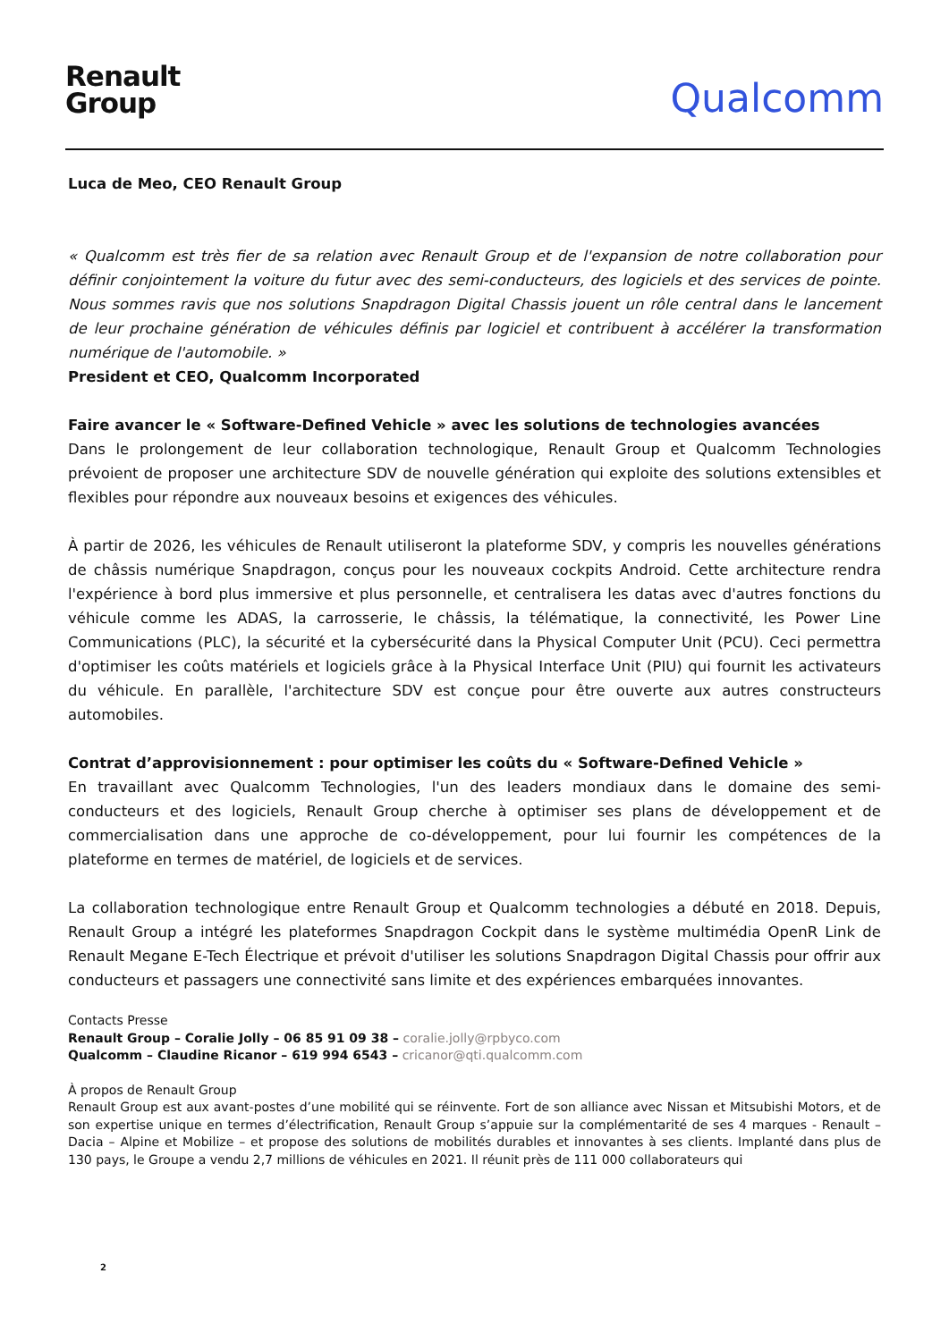Renault
Group
Qualcomm
Luca de Meo, CEO Renault Group
« Qualcomm est très fier de sa relation avec Renault Group et de l'expansion de notre collaboration pour définir conjointement la voiture du futur avec des semi-conducteurs, des logiciels et des services de pointe. Nous sommes ravis que nos solutions Snapdragon Digital Chassis jouent un rôle central dans le lancement de leur prochaine génération de véhicules définis par logiciel et contribuent à accélérer la transformation numérique de l'automobile. »
President et CEO, Qualcomm Incorporated
Faire avancer le « Software-Defined Vehicle » avec les solutions de technologies avancées
Dans le prolongement de leur collaboration technologique, Renault Group et Qualcomm Technologies prévoient de proposer une architecture SDV de nouvelle génération qui exploite des solutions extensibles et flexibles pour répondre aux nouveaux besoins et exigences des véhicules.
À partir de 2026, les véhicules de Renault utiliseront la plateforme SDV, y compris les nouvelles générations de châssis numérique Snapdragon, conçus pour les nouveaux cockpits Android. Cette architecture rendra l'expérience à bord plus immersive et plus personnelle, et centralisera les datas avec d'autres fonctions du véhicule comme les ADAS, la carrosserie, le châssis, la télématique, la connectivité, les Power Line Communications (PLC), la sécurité et la cybersécurité dans la Physical Computer Unit (PCU). Ceci permettra d'optimiser les coûts matériels et logiciels grâce à la Physical Interface Unit (PIU) qui fournit les activateurs du véhicule. En parallèle, l'architecture SDV est conçue pour être ouverte aux autres constructeurs automobiles.
Contrat d’approvisionnement : pour optimiser les coûts du « Software-Defined Vehicle »
En travaillant avec Qualcomm Technologies, l'un des leaders mondiaux dans le domaine des semi-conducteurs et des logiciels, Renault Group cherche à optimiser ses plans de développement et de commercialisation dans une approche de co-développement, pour lui fournir les compétences de la plateforme en termes de matériel, de logiciels et de services.
La collaboration technologique entre Renault Group et Qualcomm technologies a débuté en 2018. Depuis, Renault Group a intégré les plateformes Snapdragon Cockpit dans le système multimédia OpenR Link de Renault Megane E-Tech Électrique et prévoit d'utiliser les solutions Snapdragon Digital Chassis pour offrir aux conducteurs et passagers une connectivité sans limite et des expériences embarquées innovantes.
Contacts Presse
Renault Group – Coralie Jolly – 06 85 91 09 38 – coralie.jolly@rpbyco.com
Qualcomm – Claudine Ricanor – 619 994 6543 – cricanor@qti.qualcomm.com
À propos de Renault Group
Renault Group est aux avant-postes d’une mobilité qui se réinvente. Fort de son alliance avec Nissan et Mitsubishi Motors, et de son expertise unique en termes d’électrification, Renault Group s’appuie sur la complémentarité de ses 4 marques - Renault – Dacia – Alpine et Mobilize – et propose des solutions de mobilités durables et innovantes à ses clients. Implanté dans plus de 130 pays, le Groupe a vendu 2,7 millions de véhicules en 2021. Il réunit près de 111 000 collaborateurs qui
2